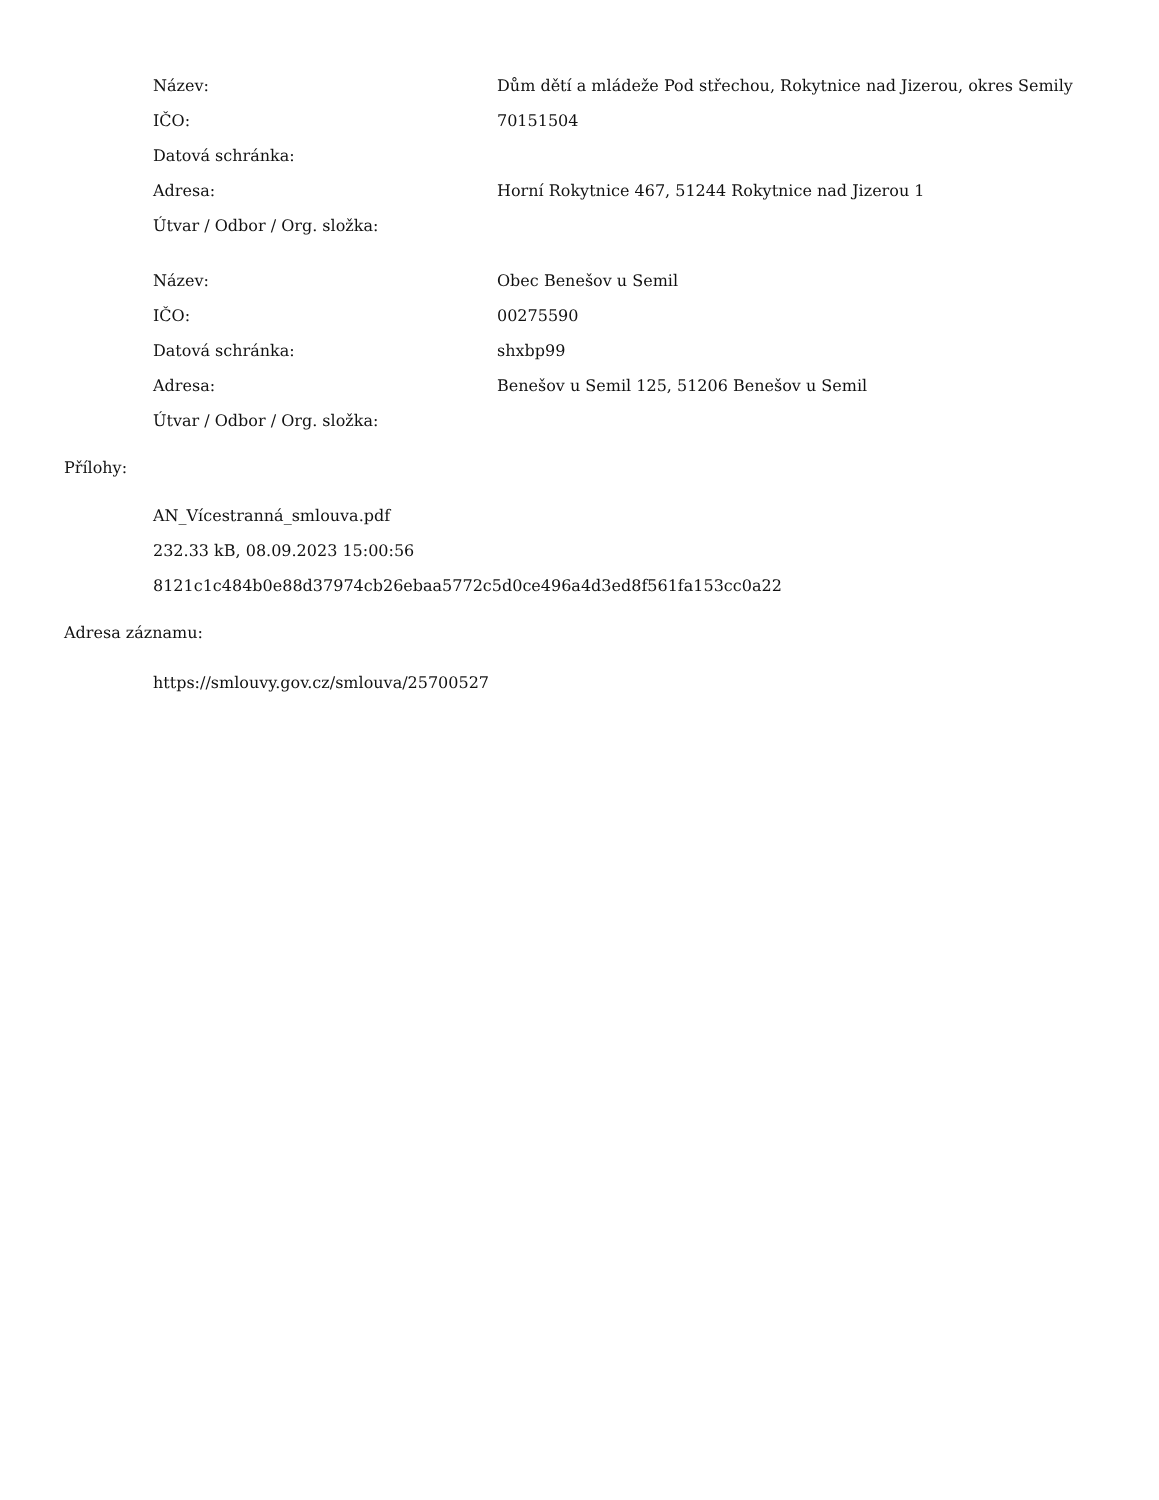| Název: | Dům dětí a mládeže Pod střechou, Rokytnice nad Jizerou, okres Semily |
| IČO: | 70151504 |
| Datová schránka: | |
| Adresa: | Horní Rokytnice 467, 51244 Rokytnice nad Jizerou 1 |
| Útvar / Odbor / Org. složka: | |
| Název: | Obec Benešov u Semil |
| IČO: | 00275590 |
| Datová schránka: | shxbp99 |
| Adresa: | Benešov u Semil 125, 51206 Benešov u Semil |
| Útvar / Odbor / Org. složka: | |
Přílohy:
AN_Vícestranná_smlouva.pdf
232.33 kB, 08.09.2023 15:00:56
8121c1c484b0e88d37974cb26ebaa5772c5d0ce496a4d3ed8f561fa153cc0a22
Adresa záznamu:
https://smlouvy.gov.cz/smlouva/25700527